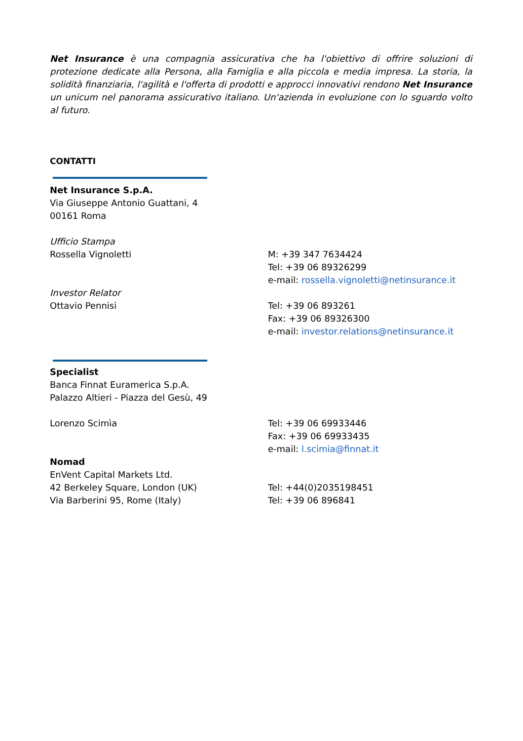Net Insurance è una compagnia assicurativa che ha l'obiettivo di offrire soluzioni di protezione dedicate alla Persona, alla Famiglia e alla piccola e media impresa. La storia, la solidità finanziaria, l'agilità e l'offerta di prodotti e approcci innovativi rendono Net Insurance un unicum nel panorama assicurativo italiano. Un'azienda in evoluzione con lo sguardo volto al futuro.
CONTATTI
Net Insurance S.p.A.
Via Giuseppe Antonio Guattani, 4
00161 Roma
Ufficio Stampa
Rossella Vignoletti M: +39 347 7634424
Tel: +39 06 89326299
e-mail: rossella.vignoletti@netinsurance.it
Investor Relator
Ottavio Pennisi
Tel: +39 06 893261
Fax: +39 06 89326300
e-mail: investor.relations@netinsurance.it
Specialist
Banca Finnat Euramerica S.p.A.
Palazzo Altieri - Piazza del Gesù, 49
Lorenzo Scimìa Tel: +39 06 69933446
Fax: +39 06 69933435
e-mail: l.scimia@finnat.it
Nomad
EnVent Capital Markets Ltd.
42 Berkeley Square, London (UK)
Via Barberini 95, Rome (Italy)
Tel: +44(0)2035198451
Tel: +39 06 896841